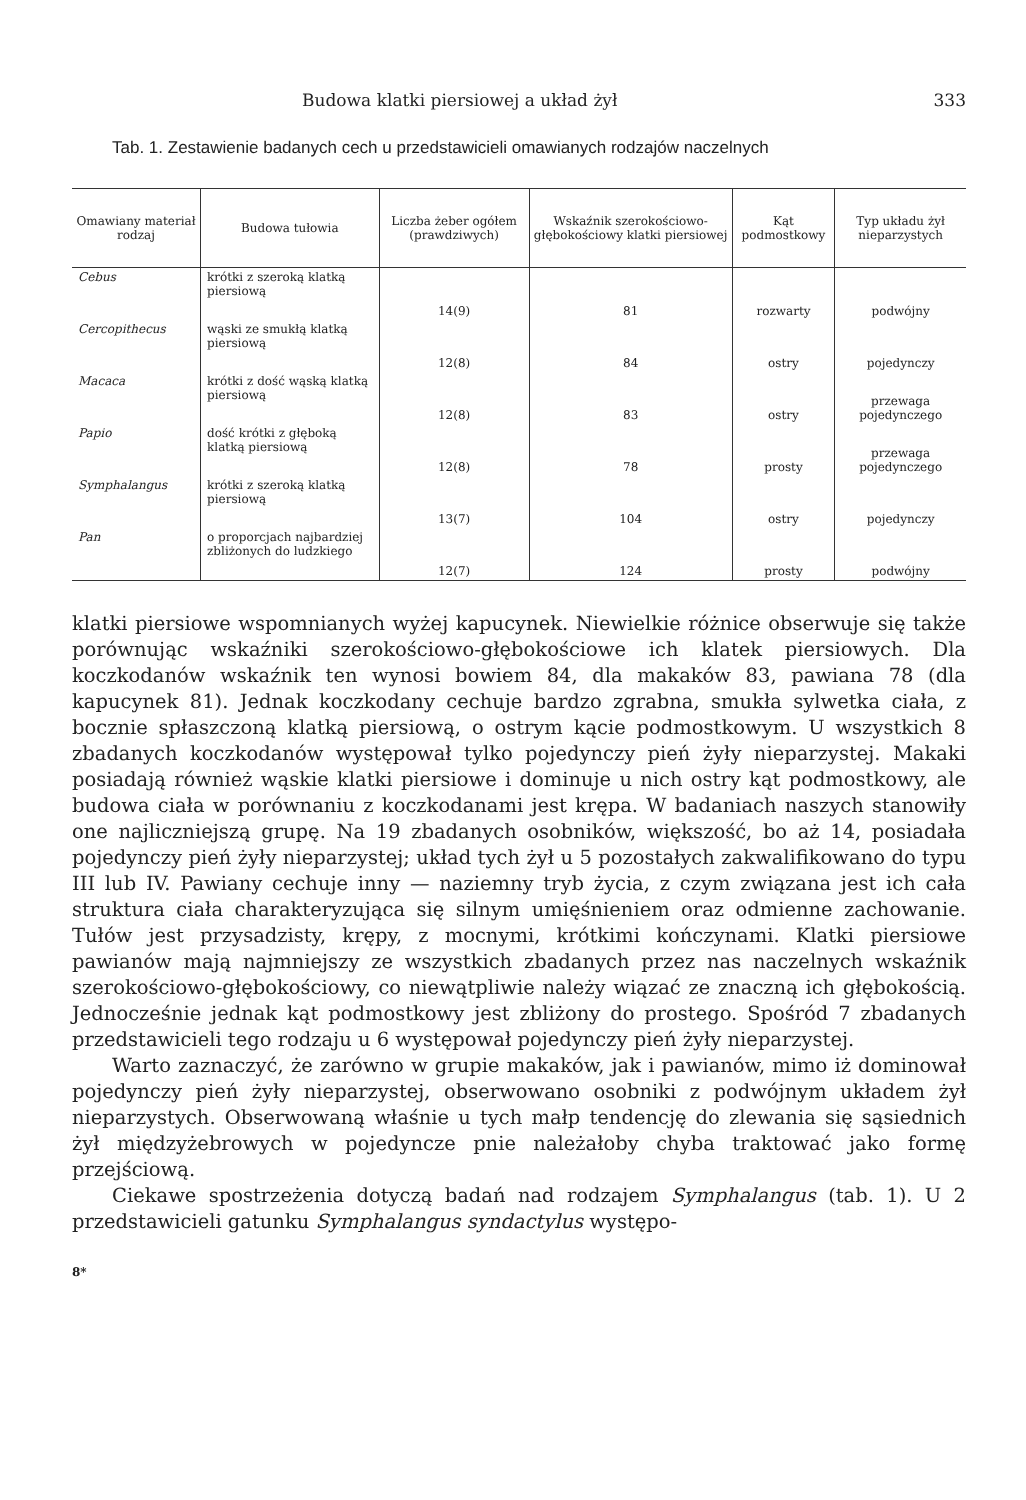Budowa klatki piersiowej a układ żył 333
Tab. 1. Zestawienie badanych cech u przedstawicieli omawianych rodzajów naczelnych
| Omawiany materiał rodzaj | Budowa tułowia | Liczba żeber ogółem (prawdziwych) | Wskaźnik szerokościowo-głębokościowy klatki piersiowej | Kąt podmostkowy | Typ układu żył nieparzystych |
| --- | --- | --- | --- | --- | --- |
| Cebus | krótki z szeroką klatką piersiową | 14(9) | 81 | rozwarty | podwójny |
| Cercopithecus | wąski ze smukłą klatką piersiową | 12(8) | 84 | ostry | pojedynczy |
| Macaca | krótki z dość wąską klatką piersiową | 12(8) | 83 | ostry | przewaga pojedynczego |
| Papio | dość krótki z głęboką klatką piersiową | 12(8) | 78 | prosty | przewaga pojedynczego |
| Symphalangus | krótki z szeroką klatką piersiową | 13(7) | 104 | ostry | pojedynczy |
| Pan | o proporcjach najbardziej zbliżonych do ludzkiego | 12(7) | 124 | prosty | podwójny |
klatki piersiowe wspomnianych wyżej kapucynek. Niewielkie różnice obserwuje się także porównując wskaźniki szerokościowo-głębokościowe ich klatek piersiowych. Dla koczkodanów wskaźnik ten wynosi bowiem 84, dla makaków 83, pawiana 78 (dla kapucynek 81). Jednak koczkodany cechuje bardzo zgrabna, smukła sylwetka ciała, z bocznie spłaszczoną klatką piersiową, o ostrym kącie podmostkowym. U wszystkich 8 zbadanych koczkodanów występował tylko pojedynczy pień żyły nieparzystej. Makaki posiadają również wąskie klatki piersiowe i dominuje u nich ostry kąt podmostkowy, ale budowa ciała w porównaniu z koczkodanami jest krępa. W badaniach naszych stanowiły one najliczniejszą grupę. Na 19 zbadanych osobników, większość, bo aż 14, posiadała pojedynczy pień żyły nieparzystej; układ tych żył u 5 pozostałych zakwalifikowano do typu III lub IV. Pawiany cechuje inny — naziemny tryb życia, z czym związana jest ich cała struktura ciała charakteryzująca się silnym umięśnieniem oraz odmienne zachowanie. Tułów jest przysadzisty, krępy, z mocnymi, krótkimi kończynami. Klatki piersiowe pawianów mają najmniejszy ze wszystkich zbadanych przez nas naczelnych wskaźnik szerokościowo-głębokościowy, co niewątpliwie należy wiązać ze znaczną ich głębokością. Jednocześnie jednak kąt podmostkowy jest zbliżony do prostego. Spośród 7 zbadanych przedstawicieli tego rodzaju u 6 występował pojedynczy pień żyły nieparzystej.
Warto zaznaczyć, że zarówno w grupie makaków, jak i pawianów, mimo iż dominował pojedynczy pień żyły nieparzystej, obserwowano osobniki z podwójnym układem żył nieparzystych. Obserwowaną właśnie u tych małp tendencję do zlewania się sąsiednich żył międzyżebrowych w pojedyncze pnie należałoby chyba traktować jako formę przejściową.
Ciekawe spostrzeżenia dotyczą badań nad rodzajem Symphalangus (tab. 1). U 2 przedstawicieli gatunku Symphalangus syndactylus występo-
8*